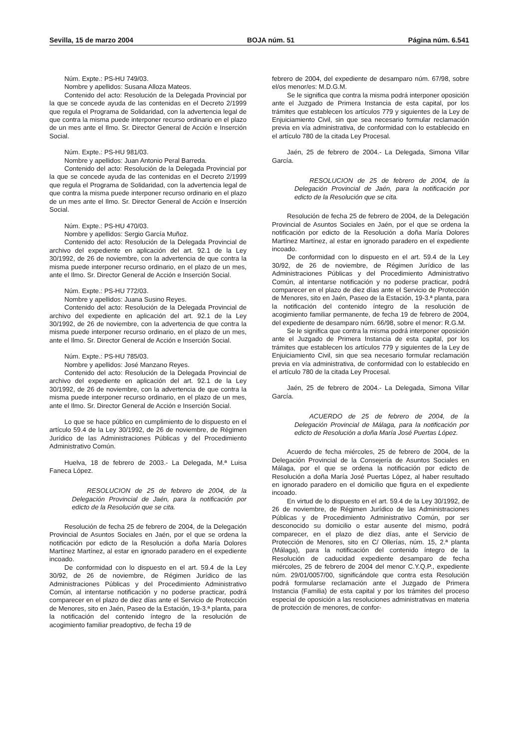Sevilla, 15 de marzo 2004 BOJA núm. 51 Página núm. 6.541
Núm. Expte.: PS-HU 749/03.
Nombre y apellidos: Susana Alloza Mateos.
Contenido del acto: Resolución de la Delegada Provincial por la que se concede ayuda de las contenidas en el Decreto 2/1999 que regula el Programa de Solidaridad, con la advertencia legal de que contra la misma puede interponer recurso ordinario en el plazo de un mes ante el Ilmo. Sr. Director General de Acción e Inserción Social.
Núm. Expte.: PS-HU 981/03.
Nombre y apellidos: Juan Antonio Peral Barreda.
Contenido del acto: Resolución de la Delegada Provincial por la que se concede ayuda de las contenidas en el Decreto 2/1999 que regula el Programa de Solidaridad, con la advertencia legal de que contra la misma puede interponer recurso ordinario en el plazo de un mes ante el Ilmo. Sr. Director General de Acción e Inserción Social.
Núm. Expte.: PS-HU 470/03.
Nombre y apellidos: Sergio García Muñoz.
Contenido del acto: Resolución de la Delegada Provincial de archivo del expediente en aplicación del art. 92.1 de la Ley 30/1992, de 26 de noviembre, con la advertencia de que contra la misma puede interponer recurso ordinario, en el plazo de un mes, ante el Ilmo. Sr. Director General de Acción e Inserción Social.
Núm. Expte.: PS-HU 772/03.
Nombre y apellidos: Juana Susino Reyes.
Contenido del acto: Resolución de la Delegada Provincial de archivo del expediente en aplicación del art. 92.1 de la Ley 30/1992, de 26 de noviembre, con la advertencia de que contra la misma puede interponer recurso ordinario, en el plazo de un mes, ante el Ilmo. Sr. Director General de Acción e Inserción Social.
Núm. Expte.: PS-HU 785/03.
Nombre y apellidos: José Manzano Reyes.
Contenido del acto: Resolución de la Delegada Provincial de archivo del expediente en aplicación del art. 92.1 de la Ley 30/1992, de 26 de noviembre, con la advertencia de que contra la misma puede interponer recurso ordinario, en el plazo de un mes, ante el Ilmo. Sr. Director General de Acción e Inserción Social.
Lo que se hace público en cumplimiento de lo dispuesto en el artículo 59.4 de la Ley 30/1992, de 26 de noviembre, de Régimen Jurídico de las Administraciones Públicas y del Procedimiento Administrativo Común.
Huelva, 18 de febrero de 2003.- La Delegada, M.ª Luisa Faneca López.
RESOLUCION de 25 de febrero de 2004, de la Delegación Provincial de Jaén, para la notificación por edicto de la Resolución que se cita.
Resolución de fecha 25 de febrero de 2004, de la Delegación Provincial de Asuntos Sociales en Jaén, por el que se ordena la notificación por edicto de la Resolución a doña María Dolores Martínez Martínez, al estar en ignorado paradero en el expediente incoado.
De conformidad con lo dispuesto en el art. 59.4 de la Ley 30/92, de 26 de noviembre, de Régimen Jurídico de las Administraciones Públicas y del Procedimiento Administrativo Común, al intentarse notificación y no poderse practicar, podrá comparecer en el plazo de diez días ante el Servicio de Protección de Menores, sito en Jaén, Paseo de la Estación, 19-3.ª planta, para la notificación del contenido íntegro de la resolución de acogimiento familiar preadoptivo, de fecha 19 de
febrero de 2004, del expediente de desamparo núm. 67/98, sobre el/os menor/es: M.D.G.M.
Se le significa que contra la misma podrá interponer oposición ante el Juzgado de Primera Instancia de esta capital, por los trámites que establecen los artículos 779 y siguientes de la Ley de Enjuiciamiento Civil, sin que sea necesario formular reclamación previa en vía administrativa, de conformidad con lo establecido en el artículo 780 de la citada Ley Procesal.
Jaén, 25 de febrero de 2004.- La Delegada, Simona Villar García.
RESOLUCION de 25 de febrero de 2004, de la Delegación Provincial de Jaén, para la notificación por edicto de la Resolución que se cita.
Resolución de fecha 25 de febrero de 2004, de la Delegación Provincial de Asuntos Sociales en Jaén, por el que se ordena la notificación por edicto de la Resolución a doña María Dolores Martínez Martínez, al estar en ignorado paradero en el expediente incoado.
De conformidad con lo dispuesto en el art. 59.4 de la Ley 30/92, de 26 de noviembre, de Régimen Jurídico de las Administraciones Públicas y del Procedimiento Administrativo Común, al intentarse notificación y no poderse practicar, podrá comparecer en el plazo de diez días ante el Servicio de Protección de Menores, sito en Jaén, Paseo de la Estación, 19-3.ª planta, para la notificación del contenido íntegro de la resolución de acogimiento familiar permanente, de fecha 19 de febrero de 2004, del expediente de desamparo núm. 66/98, sobre el menor: R.G.M.
Se le significa que contra la misma podrá interponer oposición ante el Juzgado de Primera Instancia de esta capital, por los trámites que establecen los artículos 779 y siguientes de la Ley de Enjuiciamiento Civil, sin que sea necesario formular reclamación previa en vía administrativa, de conformidad con lo establecido en el artículo 780 de la citada Ley Procesal.
Jaén, 25 de febrero de 2004.- La Delegada, Simona Villar García.
ACUERDO de 25 de febrero de 2004, de la Delegación Provincial de Málaga, para la notificación por edicto de Resolución a doña María José Puertas López.
Acuerdo de fecha miércoles, 25 de febrero de 2004, de la Delegación Provincial de la Consejería de Asuntos Sociales en Málaga, por el que se ordena la notificación por edicto de Resolución a doña María José Puertas López, al haber resultado en ignorado paradero en el domicilio que figura en el expediente incoado.
En virtud de lo dispuesto en el art. 59.4 de la Ley 30/1992, de 26 de noviembre, de Régimen Jurídico de las Administraciones Públicas y de Procedimiento Administrativo Común, por ser desconocido su domicilio o estar ausente del mismo, podrá comparecer, en el plazo de diez días, ante el Servicio de Protección de Menores, sito en C/ Ollerías, núm. 15, 2.ª planta (Málaga), para la notificación del contenido íntegro de la Resolución de caducidad expediente desamparo de fecha miércoles, 25 de febrero de 2004 del menor C.Y.Q.P., expediente núm. 29/01/0057/00, significándole que contra esta Resolución podrá formularse reclamación ante el Juzgado de Primera Instancia (Familia) de esta capital y por los trámites del proceso especial de oposición a las resoluciones administrativas en materia de protección de menores, de confor-